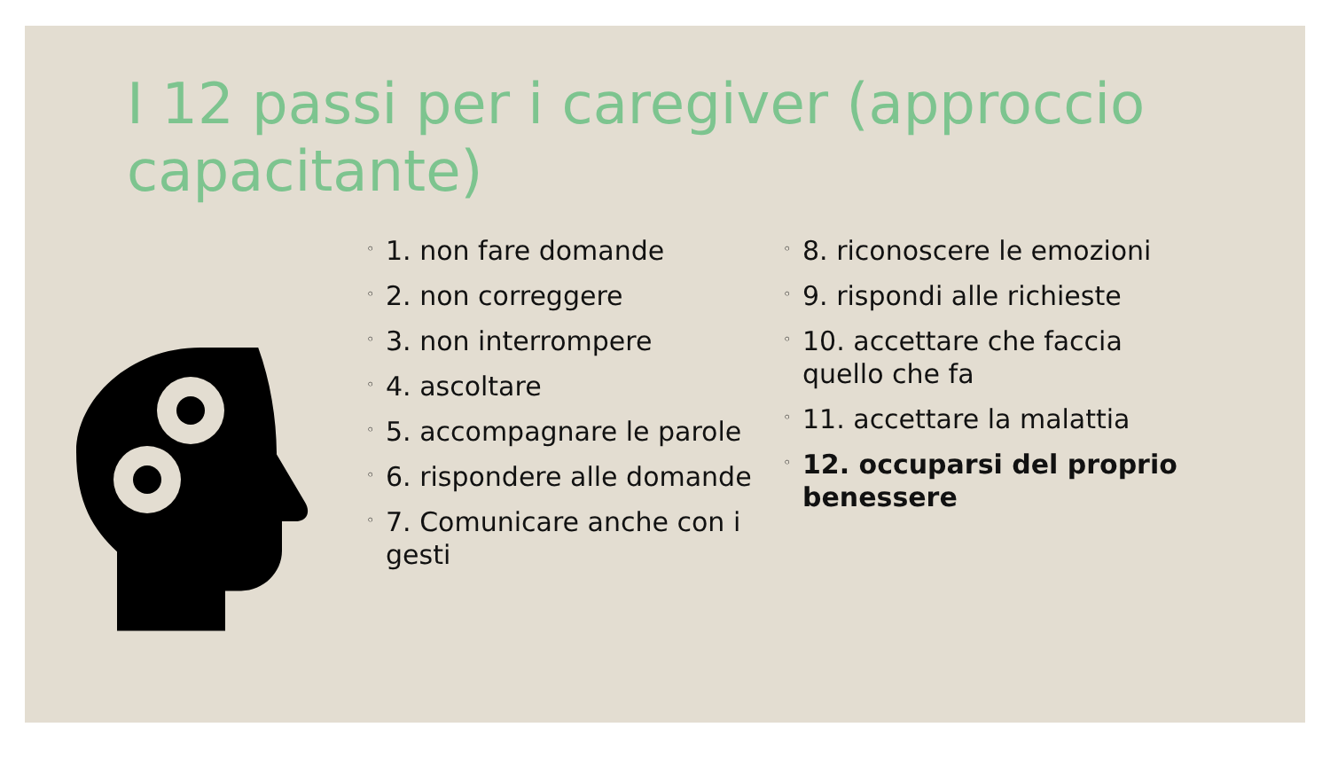I 12 passi per i caregiver (approccio capacitante)
◦ 1. non fare domande
◦ 2. non correggere
◦ 3. non interrompere
◦ 4. ascoltare
◦ 5. accompagnare le parole
◦ 6. rispondere alle domande
◦ 7. Comunicare anche con i gesti
◦ 8. riconoscere le emozioni
◦ 9. rispondi alle richieste
◦ 10. accettare che faccia quello che fa
◦ 11. accettare la malattia
◦ 12. occuparsi del proprio benessere